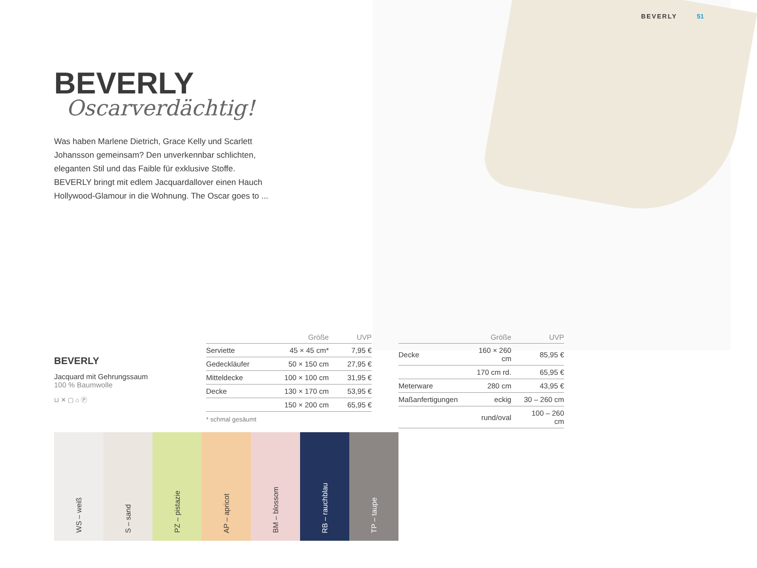BEVERLY 51
BEVERLY
Oscarverdächtig!
Was haben Marlene Dietrich, Grace Kelly und Scarlett Johansson gemeinsam? Den unverkennbar schlichten, eleganten Stil und das Faible für exklusive Stoffe. BEVERLY bringt mit edlem Jacquardallover einen Hauch Hollywood-Glamour in die Wohnung. The Oscar goes to ...
BEVERLY
Jacquard mit Gehrungssaum
100 % Baumwolle
⊔ ✕ ▢ ⌂ Ⓟ
| | Größe | UVP |
| --- | --- | --- |
| Serviette | 45 × 45 cm* | 7,95 € |
| Gedeckläufer | 50 × 150 cm | 27,95 € |
| Mitteldecke | 100 × 100 cm | 31,95 € |
| Decke | 130 × 170 cm | 53,95 € |
| | 150 × 200 cm | 65,95 € |
* schmal gesäumt
| | Größe | UVP |
| --- | --- | --- |
| Decke | 160 × 260 cm | 85,95 € |
| | 170 cm rd. | 65,95 € |
| Meterware | 280 cm | 43,95 € |
| Maßanfertigungen | eckig | 30 – 260 cm |
| | rund/oval | 100 – 260 cm |
WS – weiß
S – sand
PZ – pistazie
AP – apricot
BM – blossom
RB – rauchblau
TP – taupe